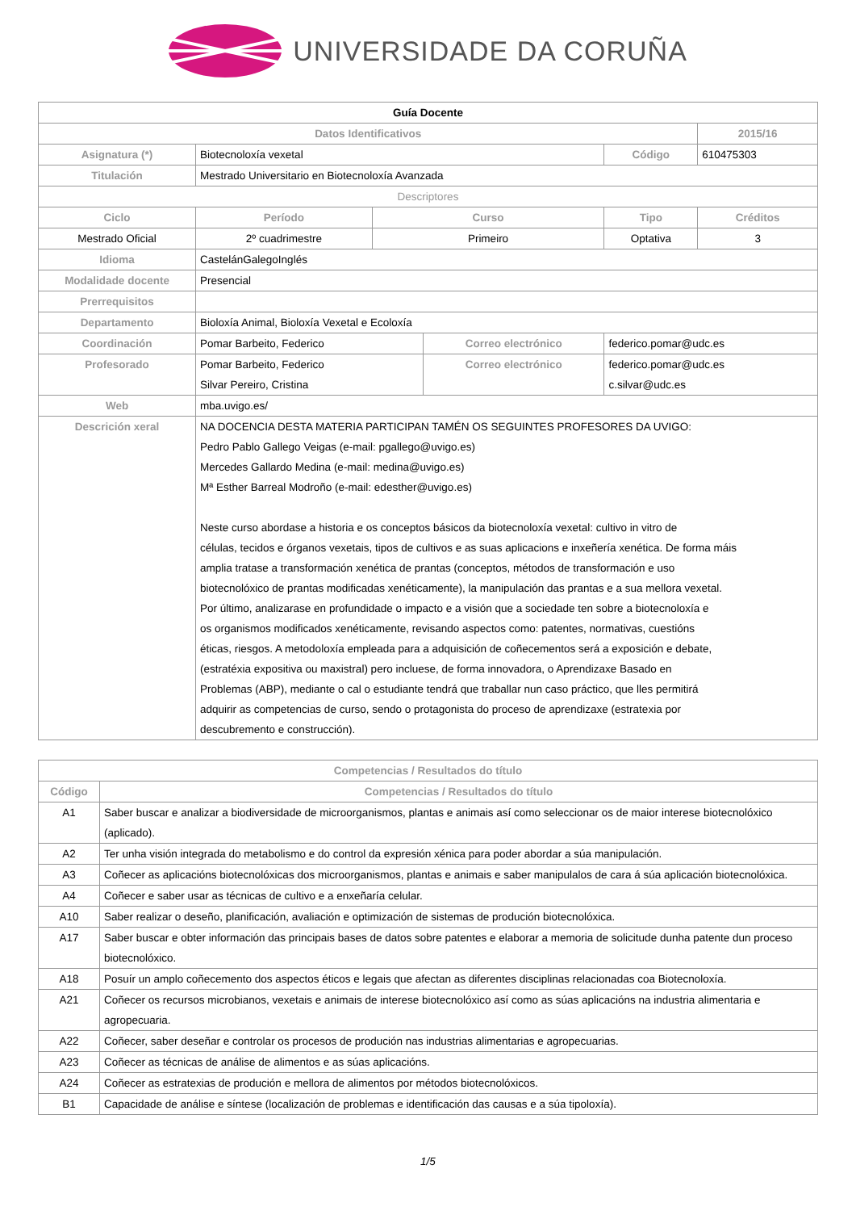UNIVERSIDADE DA CORUÑA
| Guía Docente | | | | | | |
| Datos Identificativos | | | | | | 2015/16 |
| Asignatura (*) | Biotecnoloxía vexetal | | | | Código | 610475303 |
| Titulación | Mestrado Universitario en Biotecnoloxía Avanzada | | | | | |
| Descriptores | | | | | | |
| Ciclo | Período | Curso | | Tipo | | Créditos |
| Mestrado Oficial | 2º cuadrimestre | Primeiro | | Optativa | | 3 |
| Idioma | CastelánGalegoInglés | | | | | |
| Modalidade docente | Presencial | | | | | |
| Prerrequisitos | | | | | | |
| Departamento | Bioloxía Animal, Bioloxía Vexetal e Ecoloxía | | | | | |
| Coordinación | Pomar Barbeito, Federico | | Correo electrónico | | federico.pomar@udc.es | |
| Profesorado | Pomar Barbeito, Federico Silvar Pereiro, Cristina | | Correo electrónico | | federico.pomar@udc.es c.silvar@udc.es | |
| Web | mba.uvigo.es/ | | | | | |
| Descrición xeral | NA DOCENCIA DESTA MATERIA PARTICIPAN TAMÉN OS SEGUINTES PROFESORES DA UVIGO: Pedro Pablo Gallego Veigas (e-mail: pgallego@uvigo.es) Mercedes Gallardo Medina (e-mail: medina@uvigo.es) Mª Esther Barreal Modroño (e-mail: edesther@uvigo.es) Neste curso abordase a historia e os conceptos básicos da biotecnoloxía vexetal: cultivo in vitro de células, tecidos e órganos vexetais, tipos de cultivos e as suas aplicacions e inxeñería xenética. De forma máis amplia tratase a transformación xenética de prantas (conceptos, métodos de transformación e uso biotecnolóxico de prantas modificadas xenéticamente), la manipulación das prantas e a sua mellora vexetal. Por último, analizarase en profundidade o impacto e a visión que a sociedade ten sobre a biotecnoloxía e os organismos modificados xenéticamente, revisando aspectos como: patentes, normativas, cuestións éticas, riesgos. A metodoloxía empleada para a adquisición de coñecementos será a exposición e debate, (estratéxia expositiva ou maxistral) pero incluese, de forma innovadora, o Aprendizaxe Basado en Problemas (ABP), mediante o cal o estudiante tendrá que traballar nun caso práctico, que lles permitirá adquirir as competencias de curso, sendo o protagonista do proceso de aprendizaxe (estratexia por descubremento e construcción). | | | | | |
| Competencias / Resultados do título | |
| --- | --- |
| Código | Competencias / Resultados do título |
| A1 | Saber buscar e analizar a biodiversidade de microorganismos, plantas e animais así como seleccionar os de maior interese biotecnolóxico (aplicado). |
| A2 | Ter unha visión integrada do metabolismo e do control da expresión xénica para poder abordar a súa manipulación. |
| A3 | Coñecer as aplicacións biotecnolóxicas dos microorganismos, plantas e animais e saber manipulalos de cara á súa aplicación biotecnolóxica. |
| A4 | Coñecer e saber usar as técnicas de cultivo e a enxeñaría celular. |
| A10 | Saber realizar o deseño, planificación, avaliación e optimización de sistemas de produción biotecnolóxica. |
| A17 | Saber buscar e obter información das principais bases de datos sobre patentes e elaborar a memoria de solicitude dunha patente dun proceso biotecnolóxico. |
| A18 | Posuír un amplo coñecemento dos aspectos éticos e legais que afectan as diferentes disciplinas relacionadas coa Biotecnoloxía. |
| A21 | Coñecer os recursos microbianos, vexetais e animais de interese biotecnolóxico así como as súas aplicacións na industria alimentaria e agropecuaria. |
| A22 | Coñecer, saber deseñar e controlar os procesos de produción nas industrias alimentarias e agropecuarias. |
| A23 | Coñecer as técnicas de análise de alimentos e as súas aplicacións. |
| A24 | Coñecer as estratexias de produción e mellora de alimentos por métodos biotecnolóxicos. |
| B1 | Capacidade de análise e síntese (localización de problemas e identificación das causas e a súa tipoloxía). |
1/5